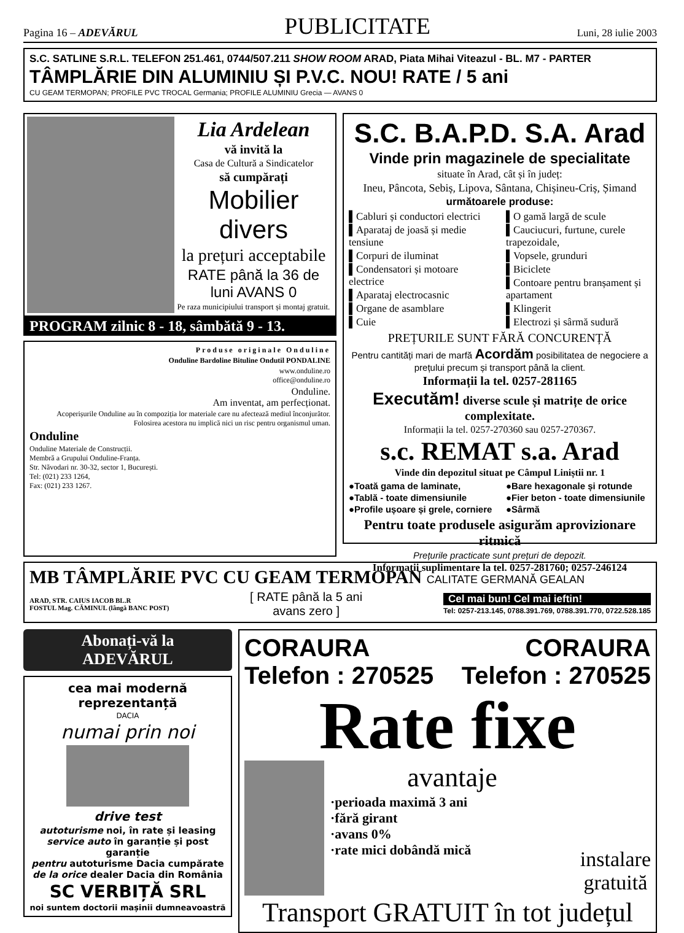Pagina 16 – ADEVĂRUL PUBLICITATE Luni, 28 iulie 2003
S.C. SATLINE S.R.L. TELEFON 251.461, 0744/507.211 SHOW ROOM ARAD, Piata Mihai Viteazul - BL. M7 - PARTER
TÂMPLĂRIE DIN ALUMINIU ȘI P.V.C. NOU! RATE / 5 ani
CU GEAM TERMOPAN; PROFILE PVC TROCAL Germania; PROFILE ALUMINIU Grecia — AVANS 0
Lia Ardelean
vă invită la
Casa de Cultură a Sindicatelor
să cumpărați
Mobilier divers
la prețuri acceptabile
RATE până la 36 de luni AVANS 0
Pe raza municipiului transport și montaj gratuit.
PROGRAM zilnic 8 - 18, sâmbătă 9 - 13.
Produse originale Onduline
Onduline Bardoline Bituline Ondutil PONDALINE
www.onduline.ro
office@onduline.ro
Onduline.
Am inventat, am perfecționat.
Acoperișurile Onduline au în compoziția lor materiale care nu afectează mediul înconjurător. Folosirea acestora nu implică nici un risc pentru organismul uman.
Onduline
Onduline Materiale de Construcții.
Membră a Grupului Onduline-Franța.
Str. Năvodari nr. 30-32, sector 1, București.
Tel: (021) 233 1264,
Fax: (021) 233 1267.
S.C. B.A.P.D. S.A. Arad
Vinde prin magazinele de specialitate
situate în Arad, cât și în județ:
Ineu, Pâncota, Sebiș, Lipova, Sântana, Chișineu-Criș, Șimand
următoarele produse:
▌Cabluri și conductori electrici
▌Aparataj de joasă și medie tensiune
▌Corpuri de iluminat
▌Condensatori și motoare electrice
▌Aparataj electrocasnic
▌Organe de asamblare
▌Cuie
▌O gamă largă de scule
▌Cauciucuri, furtune, curele trapezoidale,
▌Vopsele, grunduri
▌Biciclete
▌Contoare pentru branșament și apartament
▌Klingerit
▌Electrozi și sârmă sudură
PREȚURILE SUNT FĂRĂ CONCURENȚĂ
Pentru cantități mari de marfă Acordăm posibilitatea de negociere a prețului precum și transport până la client.
Informații la tel. 0257-281165
Executăm! diverse scule și matrițe de orice complexitate.
Informații la tel. 0257-270360 sau 0257-270367.
s.c. REMAT s.a. Arad
Vinde din depozitul situat pe Câmpul Liniștii nr. 1
●Toată gama de laminate,
●Tablă - toate dimensiunile
●Profile ușoare și grele, corniere
●Bare hexagonale și rotunde
●Fier beton - toate dimensiunile
●Sârmă
Pentru toate produsele asigurăm aprovizionare ritmică
Prețurile practicate sunt prețuri de depozit.
Informații suplimentare la tel. 0257-281760; 0257-246124
MB TÂMPLĂRIE PVC CU GEAM TERMOPAN CALITATE GERMANĂ GEALAN
ARAD, STR. CAIUS IACOB BL.R
FOSTUL Mag. CĂMINUL (lângă BANC POST)
[ RATE până la 5 ani
avans zero ]
Cel mai bun! Cel mai ieftin!
Tel: 0257-213.145, 0788.391.769, 0788.391.770, 0722.528.185
Abonați-vă la
ADEVĂRUL
cea mai modernă reprezentanță
DACIA
numai prin noi
drive test
autoturisme noi, în rate și leasing
service auto în garanție și post garanție
pentru autoturisme Dacia cumpărate
de la orice dealer Dacia din România
SC VERBIȚĂ SRL
noi suntem doctorii mașinii dumneavoastră
CORAURA
Telefon : 270525
CORAURA
Telefon : 270525
Rate fixe
avantaje
·perioada maximă 3 ani
·fără girant
·avans 0%
·rate mici dobândă mică
instalare
gratuită
Transport GRATUIT în tot județul